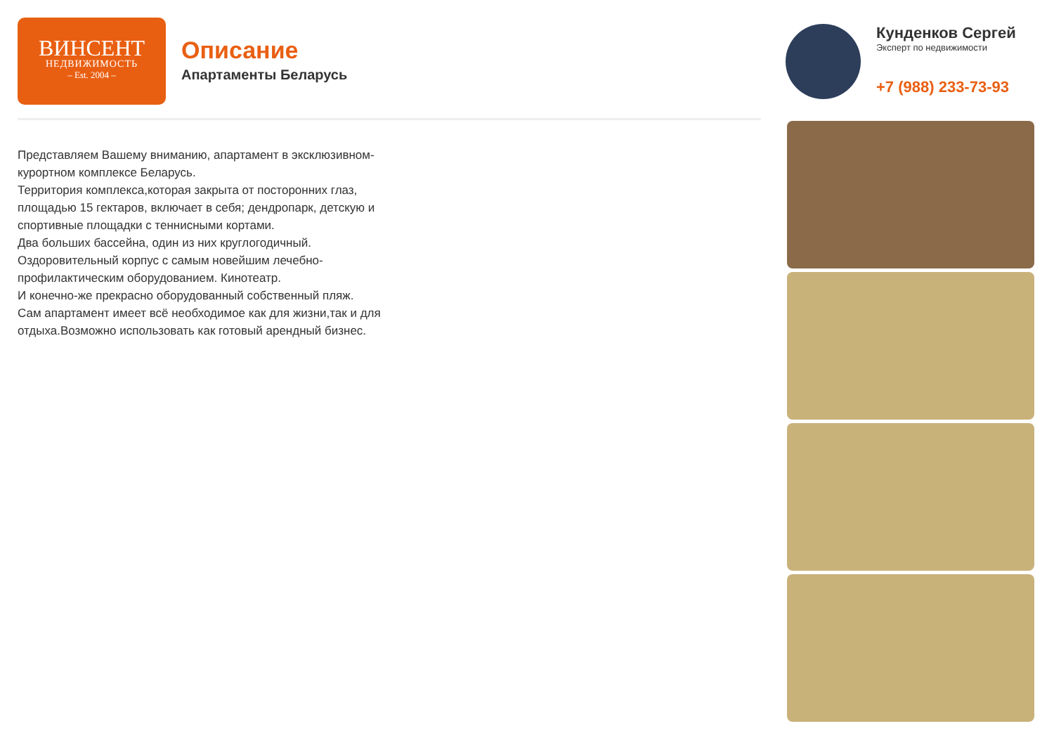ВИНСЕНТ
НЕДВИЖИМОСТЬ
– Est. 2004 –
Описание
Апартаменты Беларусь
Кунденков Сергей
Эксперт по недвижимости
+7 (988) 233-73-93
Представляем Вашему вниманию, апартамент в эксклюзивном-курортном комплексе Беларусь.
Территория комплекса,которая закрыта от посторонних глаз, площадью 15 гектаров, включает в себя; дендропарк, детскую и спортивные площадки с теннисными кортами.
Два больших бассейна, один из них круглогодичный.
Оздоровительный корпус с самым новейшим лечебно-профилактическим оборудованием. Кинотеатр.
И конечно-же прекрасно оборудованный собственный пляж.
Сам апартамент имеет всё необходимое как для жизни,так и для отдыха.Возможно использовать как готовый арендный бизнес.